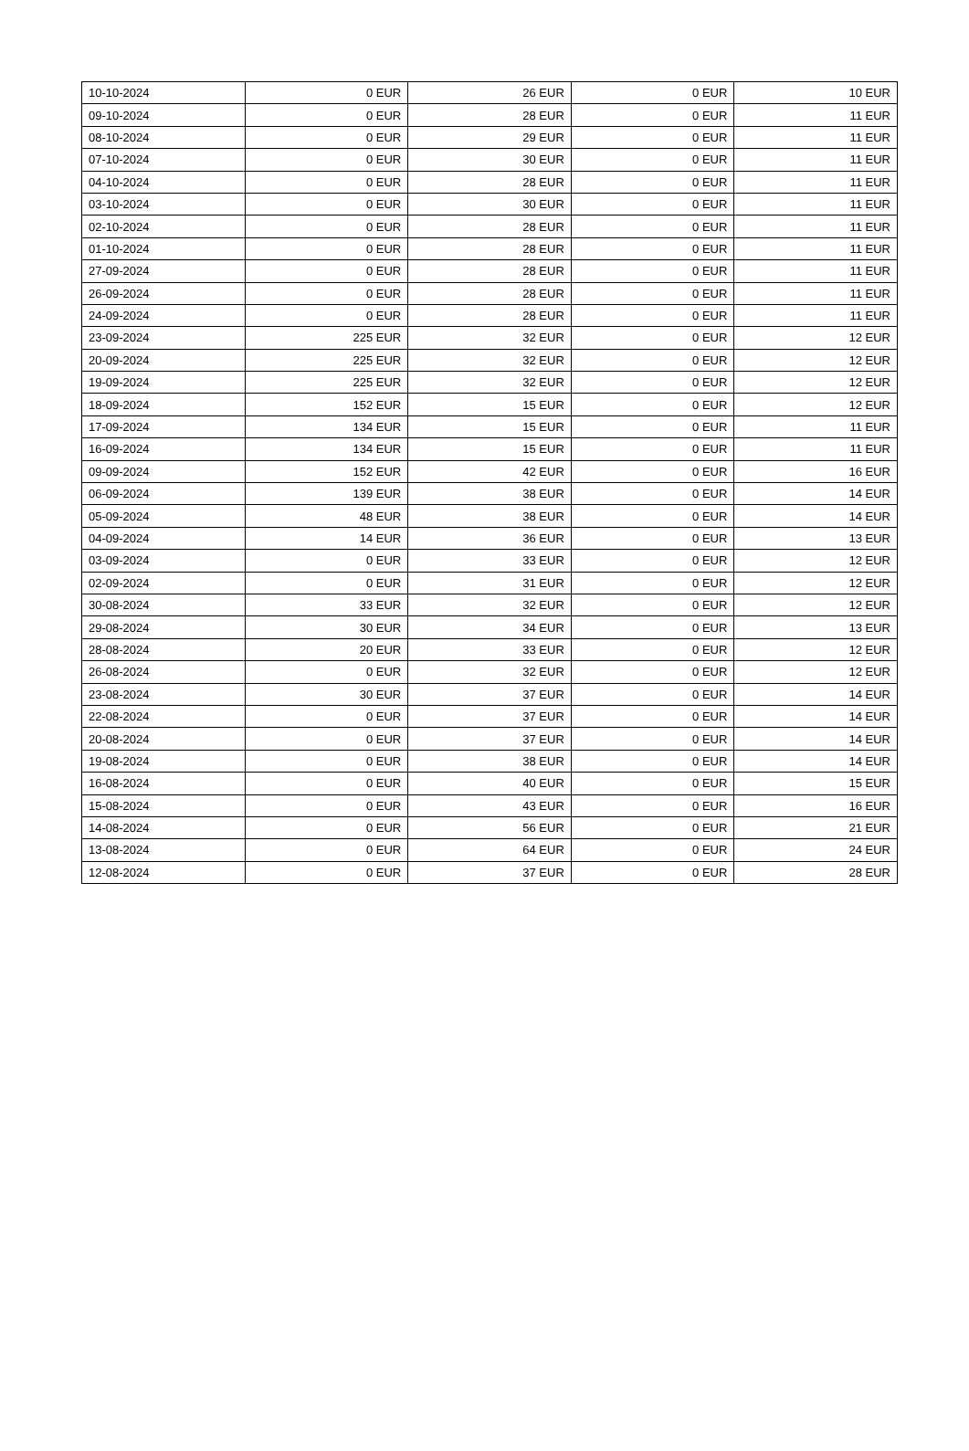| 10-10-2024 | 0 EUR | 26 EUR | 0 EUR | 10 EUR |
| 09-10-2024 | 0 EUR | 28 EUR | 0 EUR | 11 EUR |
| 08-10-2024 | 0 EUR | 29 EUR | 0 EUR | 11 EUR |
| 07-10-2024 | 0 EUR | 30 EUR | 0 EUR | 11 EUR |
| 04-10-2024 | 0 EUR | 28 EUR | 0 EUR | 11 EUR |
| 03-10-2024 | 0 EUR | 30 EUR | 0 EUR | 11 EUR |
| 02-10-2024 | 0 EUR | 28 EUR | 0 EUR | 11 EUR |
| 01-10-2024 | 0 EUR | 28 EUR | 0 EUR | 11 EUR |
| 27-09-2024 | 0 EUR | 28 EUR | 0 EUR | 11 EUR |
| 26-09-2024 | 0 EUR | 28 EUR | 0 EUR | 11 EUR |
| 24-09-2024 | 0 EUR | 28 EUR | 0 EUR | 11 EUR |
| 23-09-2024 | 225 EUR | 32 EUR | 0 EUR | 12 EUR |
| 20-09-2024 | 225 EUR | 32 EUR | 0 EUR | 12 EUR |
| 19-09-2024 | 225 EUR | 32 EUR | 0 EUR | 12 EUR |
| 18-09-2024 | 152 EUR | 15 EUR | 0 EUR | 12 EUR |
| 17-09-2024 | 134 EUR | 15 EUR | 0 EUR | 11 EUR |
| 16-09-2024 | 134 EUR | 15 EUR | 0 EUR | 11 EUR |
| 09-09-2024 | 152 EUR | 42 EUR | 0 EUR | 16 EUR |
| 06-09-2024 | 139 EUR | 38 EUR | 0 EUR | 14 EUR |
| 05-09-2024 | 48 EUR | 38 EUR | 0 EUR | 14 EUR |
| 04-09-2024 | 14 EUR | 36 EUR | 0 EUR | 13 EUR |
| 03-09-2024 | 0 EUR | 33 EUR | 0 EUR | 12 EUR |
| 02-09-2024 | 0 EUR | 31 EUR | 0 EUR | 12 EUR |
| 30-08-2024 | 33 EUR | 32 EUR | 0 EUR | 12 EUR |
| 29-08-2024 | 30 EUR | 34 EUR | 0 EUR | 13 EUR |
| 28-08-2024 | 20 EUR | 33 EUR | 0 EUR | 12 EUR |
| 26-08-2024 | 0 EUR | 32 EUR | 0 EUR | 12 EUR |
| 23-08-2024 | 30 EUR | 37 EUR | 0 EUR | 14 EUR |
| 22-08-2024 | 0 EUR | 37 EUR | 0 EUR | 14 EUR |
| 20-08-2024 | 0 EUR | 37 EUR | 0 EUR | 14 EUR |
| 19-08-2024 | 0 EUR | 38 EUR | 0 EUR | 14 EUR |
| 16-08-2024 | 0 EUR | 40 EUR | 0 EUR | 15 EUR |
| 15-08-2024 | 0 EUR | 43 EUR | 0 EUR | 16 EUR |
| 14-08-2024 | 0 EUR | 56 EUR | 0 EUR | 21 EUR |
| 13-08-2024 | 0 EUR | 64 EUR | 0 EUR | 24 EUR |
| 12-08-2024 | 0 EUR | 37 EUR | 0 EUR | 28 EUR |